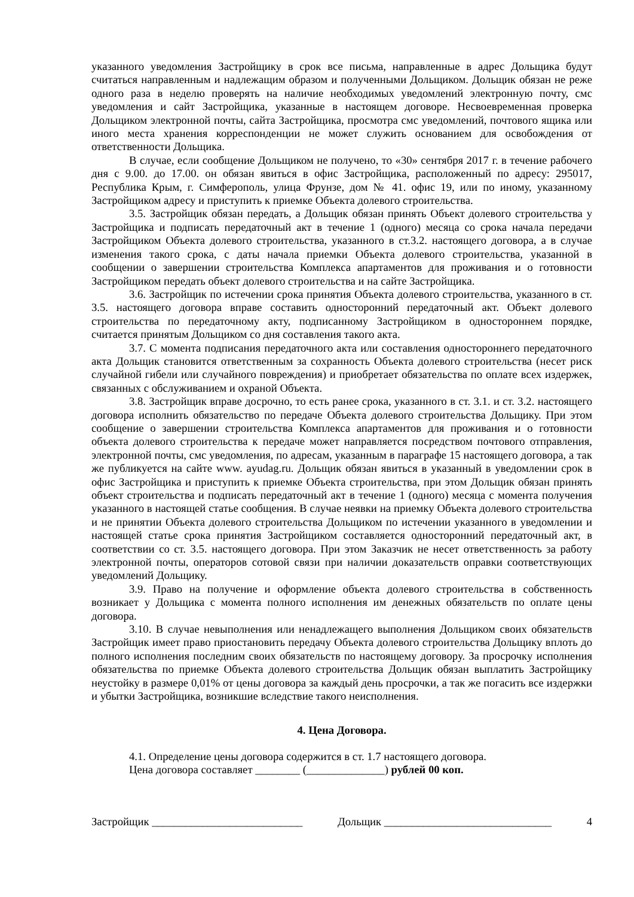указанного уведомления Застройщику в срок все письма, направленные в адрес Дольщика будут считаться направленным и надлежащим образом и полученными Дольщиком. Дольщик обязан не реже одного раза в неделю проверять на наличие необходимых уведомлений электронную почту, смс уведомления и сайт Застройщика, указанные в настоящем договоре. Несвоевременная проверка Дольщиком электронной почты, сайта Застройщика, просмотра смс уведомлений, почтового ящика или иного места хранения корреспонденции не может служить основанием для освобождения от ответственности Дольщика.
В случае, если сообщение Дольщиком не получено, то «30» сентября 2017 г. в течение рабочего дня с 9.00. до 17.00. он обязан явиться в офис Застройщика, расположенный по адресу: 295017, Республика Крым, г. Симферополь, улица Фрунзе, дом № 41. офис 19, или по иному, указанному Застройщиком адресу и приступить к приемке Объекта долевого строительства.
3.5. Застройщик обязан передать, а Дольщик обязан принять Объект долевого строительства у Застройщика и подписать передаточный акт в течение 1 (одного) месяца со срока начала передачи Застройщиком Объекта долевого строительства, указанного в ст.3.2. настоящего договора, а в случае изменения такого срока, с даты начала приемки Объекта долевого строительства, указанной в сообщении о завершении строительства Комплекса апартаментов для проживания и о готовности Застройщиком передать объект долевого строительства и на сайте Застройщика.
3.6. Застройщик по истечении срока принятия Объекта долевого строительства, указанного в ст. 3.5. настоящего договора вправе составить односторонний передаточный акт. Объект долевого строительства по передаточному акту, подписанному Застройщиком в одностороннем порядке, считается принятым Дольщиком со дня составления такого акта.
3.7. С момента подписания передаточного акта или составления одностороннего передаточного акта Дольщик становится ответственным за сохранность Объекта долевого строительства (несет риск случайной гибели или случайного повреждения) и приобретает обязательства по оплате всех издержек, связанных с обслуживанием и охраной Объекта.
3.8. Застройщик вправе досрочно, то есть ранее срока, указанного в ст. 3.1. и ст. 3.2. настоящего договора исполнить обязательство по передаче Объекта долевого строительства Дольщику. При этом сообщение о завершении строительства Комплекса апартаментов для проживания и о готовности объекта долевого строительства к передаче может направляется посредством почтового отправления, электронной почты, смс уведомления, по адресам, указанным в параграфе 15 настоящего договора, а так же публикуется на сайте www. ayudag.ru. Дольщик обязан явиться в указанный в уведомлении срок в офис Застройщика и приступить к приемке Объекта строительства, при этом Дольщик обязан принять объект строительства и подписать передаточный акт в течение 1 (одного) месяца с момента получения указанного в настоящей статье сообщения. В случае неявки на приемку Объекта долевого строительства и не принятии Объекта долевого строительства Дольщиком по истечении указанного в уведомлении и настоящей статье срока принятия Застройщиком составляется односторонний передаточный акт, в соответствии со ст. 3.5. настоящего договора. При этом Заказчик не несет ответственность за работу электронной почты, операторов сотовой связи при наличии доказательств оправки соответствующих уведомлений Дольщику.
3.9. Право на получение и оформление объекта долевого строительства в собственность возникает у Дольщика с момента полного исполнения им денежных обязательств по оплате цены договора.
3.10. В случае невыполнения или ненадлежащего выполнения Дольщиком своих обязательств Застройщик имеет право приостановить передачу Объекта долевого строительства Дольщику вплоть до полного исполнения последним своих обязательств по настоящему договору. За просрочку исполнения обязательства по приемке Объекта долевого строительства Дольщик обязан выплатить Застройщику неустойку в размере 0,01% от цены договора за каждый день просрочки, а так же погасить все издержки и убытки Застройщика, возникшие вследствие такого неисполнения.
4. Цена Договора.
4.1. Определение цены договора содержится в ст. 1.7 настоящего договора.
Цена договора составляет ________ (______________) рублей 00 коп.
Застройщик ___________________________ Дольщик ______________________________ 4